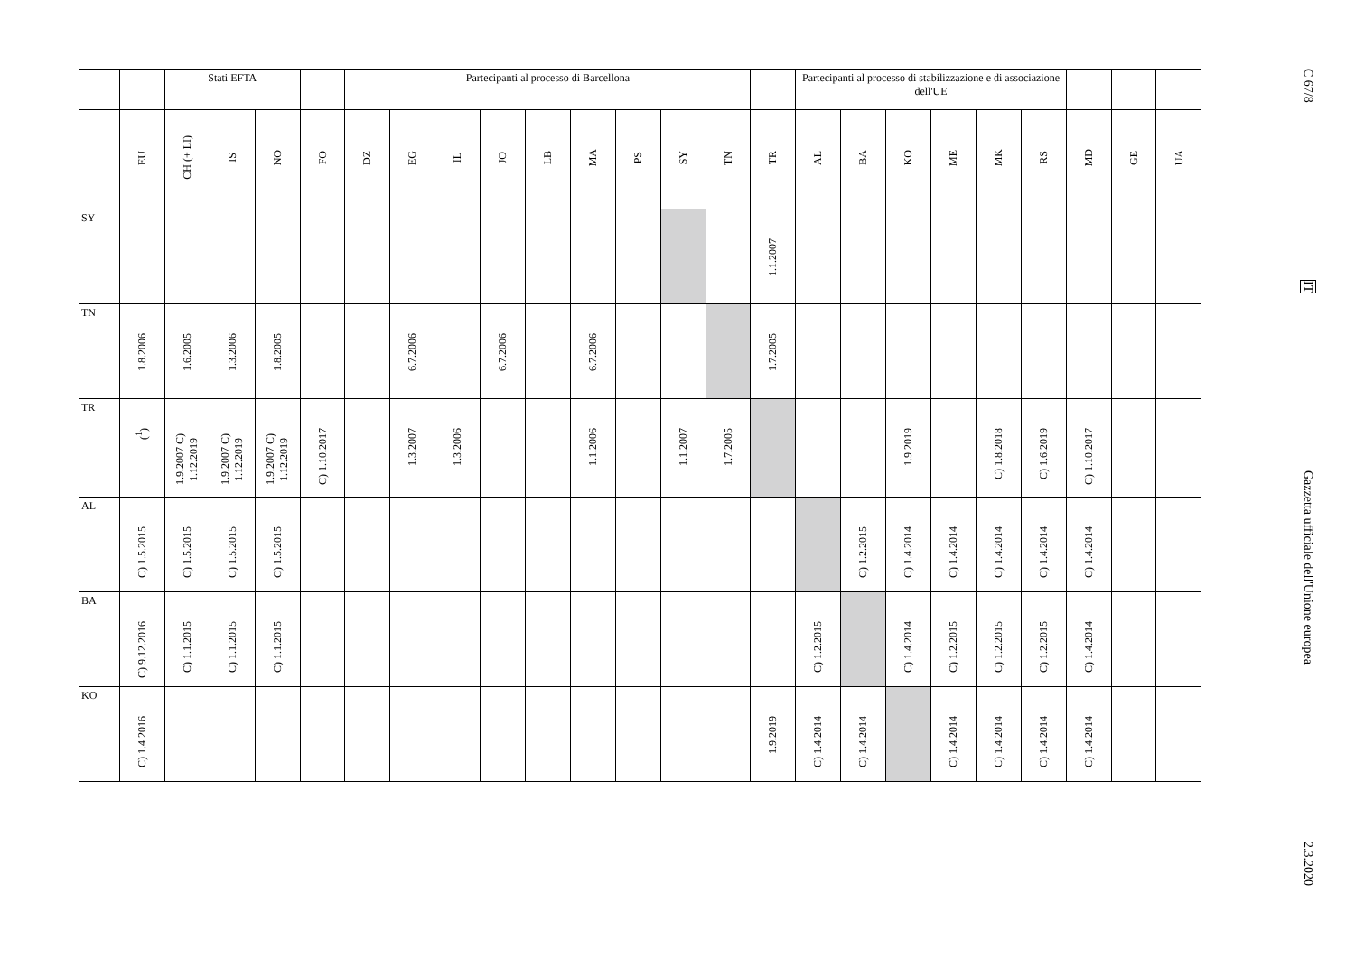| | | Stati EFTA | | | | Partecipanti al processo di Barcellona | | | | | | | | | | Partecipanti al processo di stabilizzazione e di associazione dell'UE | | | | | | | | |
| --- | --- | --- | --- | --- | --- | --- | --- | --- | --- | --- | --- | --- | --- | --- | --- | --- | --- | --- | --- | --- | --- | --- | --- | --- |
| | EU | CH (+ LI) | IS | NO | FO | DZ | EG | IL | JO | LB | MA | PS | SY | TN | TR | AL | BA | KO | ME | MK | RS | MD | GE | UA |
| SY | | | | | | | | | | | | | | | 1.1.2007 | | | | | | | | | |
| TN | 1.8.2006 | 1.6.2005 | 1.3.2006 | 1.8.2005 | | | 6.7.2006 | | 6.7.2006 | | 6.7.2006 | | | | 1.7.2005 | | | | | | | | | |
| TR | (<sup>1</sup>) | 1.9.2007 C) 1.12.2019 | 1.9.2007 C) 1.12.2019 | 1.9.2007 C) 1.12.2019 | C) 1.10.2017 | | 1.3.2007 | 1.3.2006 | | | 1.1.2006 | | 1.1.2007 | 1.7.2005 | | | | 1.9.2019 | | C) 1.8.2018 | C) 1.6.2019 | C) 1.10.2017 | | |
| AL | C) 1.5.2015 | C) 1.5.2015 | C) 1.5.2015 | C) 1.5.2015 | | | | | | | | | | | | | C) 1.2.2015 | C) 1.4.2014 | C) 1.4.2014 | C) 1.4.2014 | C) 1.4.2014 | C) 1.4.2014 | | |
| BA | C) 9.12.2016 | C) 1.1.2015 | C) 1.1.2015 | C) 1.1.2015 | | | | | | | | | | | | C) 1.2.2015 | | C) 1.4.2014 | C) 1.2.2015 | C) 1.2.2015 | C) 1.2.2015 | C) 1.4.2014 | | |
| KO | C) 1.4.2016 | | | | | | | | | | | | | | 1.9.2019 | C) 1.4.2014 | C) 1.4.2014 | | C) 1.4.2014 | C) 1.4.2014 | C) 1.4.2014 | C) 1.4.2014 | | |
C 67/8
IT
Gazzetta ufficiale dell'Unione europea
2.3.2020